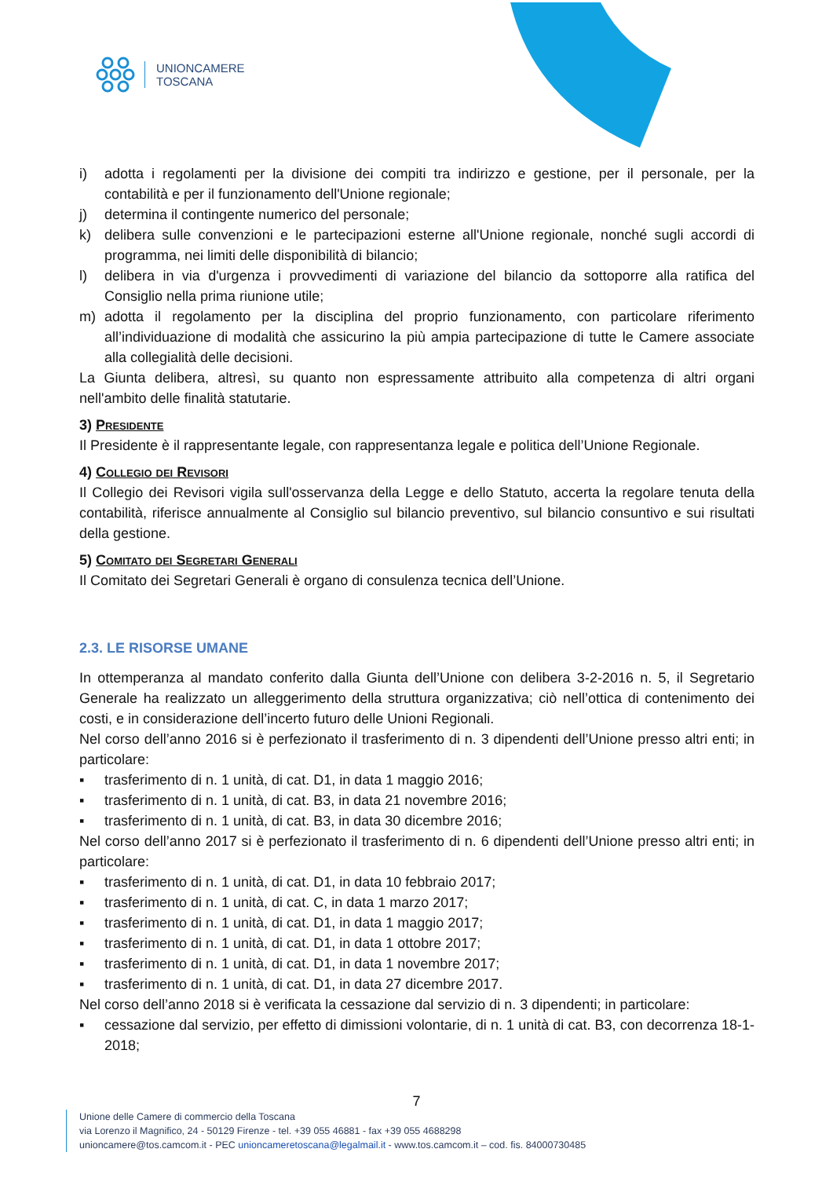UNIONCAMERE
TOSCANA
i) adotta i regolamenti per la divisione dei compiti tra indirizzo e gestione, per il personale, per la contabilità e per il funzionamento dell'Unione regionale;
j) determina il contingente numerico del personale;
k) delibera sulle convenzioni e le partecipazioni esterne all'Unione regionale, nonché sugli accordi di programma, nei limiti delle disponibilità di bilancio;
l) delibera in via d'urgenza i provvedimenti di variazione del bilancio da sottoporre alla ratifica del Consiglio nella prima riunione utile;
m) adotta il regolamento per la disciplina del proprio funzionamento, con particolare riferimento all’individuazione di modalità che assicurino la più ampia partecipazione di tutte le Camere associate alla collegialità delle decisioni.
La Giunta delibera, altresì, su quanto non espressamente attribuito alla competenza di altri organi nell'ambito delle finalità statutarie.
3) Presidente
Il Presidente è il rappresentante legale, con rappresentanza legale e politica dell’Unione Regionale.
4) Collegio dei Revisori
Il Collegio dei Revisori vigila sull'osservanza della Legge e dello Statuto, accerta la regolare tenuta della contabilità, riferisce annualmente al Consiglio sul bilancio preventivo, sul bilancio consuntivo e sui risultati della gestione.
5) Comitato dei Segretari Generali
Il Comitato dei Segretari Generali è organo di consulenza tecnica dell’Unione.
2.3. LE RISORSE UMANE
In ottemperanza al mandato conferito dalla Giunta dell’Unione con delibera 3-2-2016 n. 5, il Segretario Generale ha realizzato un alleggerimento della struttura organizzativa; ciò nell’ottica di contenimento dei costi, e in considerazione dell’incerto futuro delle Unioni Regionali.
Nel corso dell’anno 2016 si è perfezionato il trasferimento di n. 3 dipendenti dell’Unione presso altri enti; in particolare:
▪ trasferimento di n. 1 unità, di cat. D1, in data 1 maggio 2016;
▪ trasferimento di n. 1 unità, di cat. B3, in data 21 novembre 2016;
▪ trasferimento di n. 1 unità, di cat. B3, in data 30 dicembre 2016;
Nel corso dell’anno 2017 si è perfezionato il trasferimento di n. 6 dipendenti dell’Unione presso altri enti; in particolare:
▪ trasferimento di n. 1 unità, di cat. D1, in data 10 febbraio 2017;
▪ trasferimento di n. 1 unità, di cat. C, in data 1 marzo 2017;
▪ trasferimento di n. 1 unità, di cat. D1, in data 1 maggio 2017;
▪ trasferimento di n. 1 unità, di cat. D1, in data 1 ottobre 2017;
▪ trasferimento di n. 1 unità, di cat. D1, in data 1 novembre 2017;
▪ trasferimento di n. 1 unità, di cat. D1, in data 27 dicembre 2017.
Nel corso dell’anno 2018 si è verificata la cessazione dal servizio di n. 3 dipendenti; in particolare:
▪ cessazione dal servizio, per effetto di dimissioni volontarie, di n. 1 unità di cat. B3, con decorrenza 18-1-2018;
7
Unione delle Camere di commercio della Toscana
via Lorenzo il Magnifico, 24 - 50129 Firenze - tel. +39 055 46881 - fax +39 055 4688298
unioncamere@tos.camcom.it - PEC unioncameretoscana@legalmail.it - www.tos.camcom.it – cod. fis. 84000730485